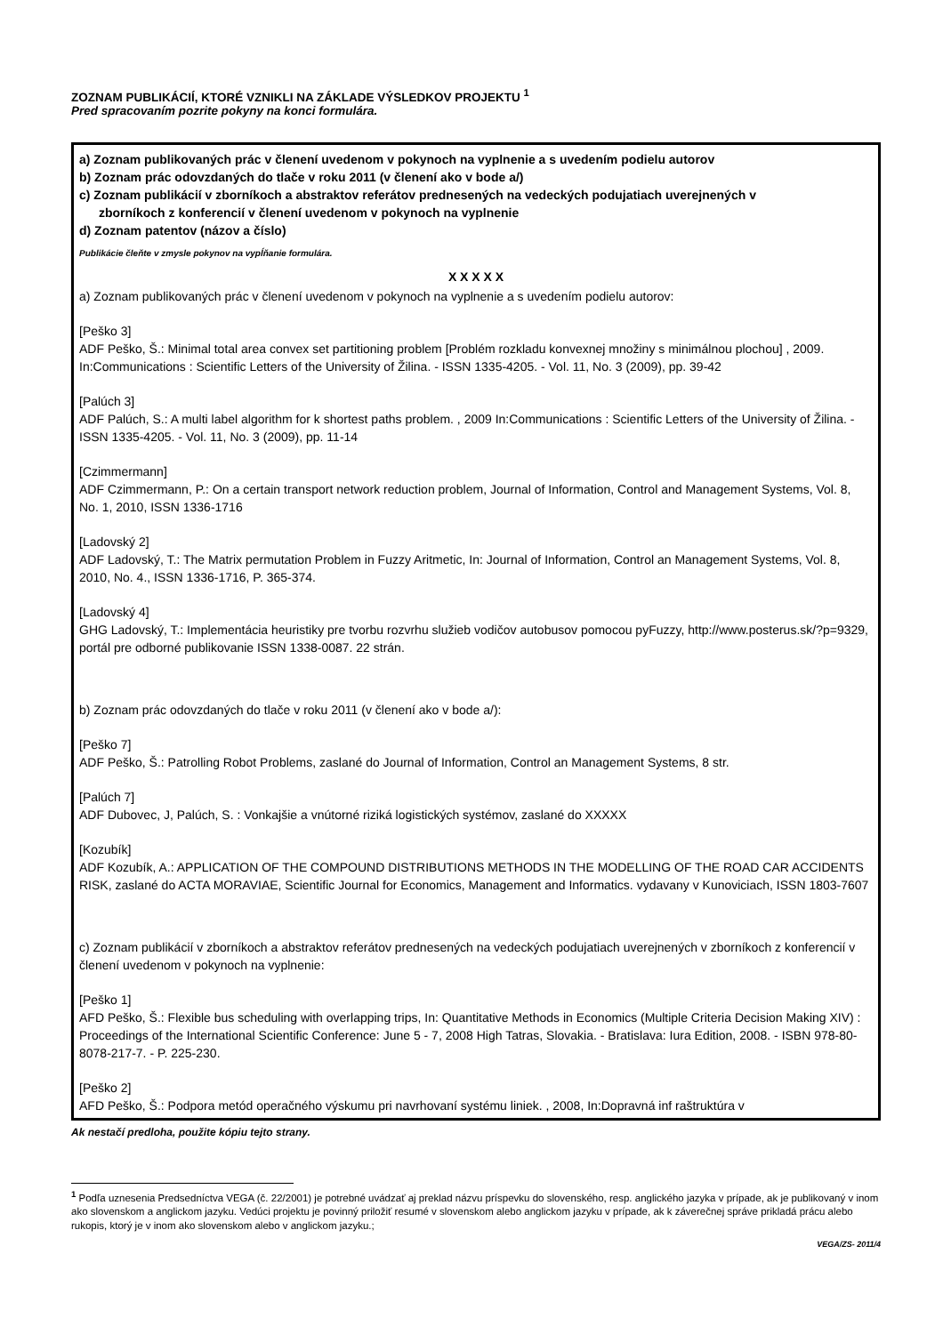ZOZNAM PUBLIKÁCIÍ, KTORÉ VZNIKLI NA ZÁKLADE VÝSLEDKOV PROJEKTU <sup>1</sup>
Pred spracovaním pozrite pokyny na konci formulára.
a) Zoznam publikovaných prác v členení uvedenom v pokynoch na vyplnenie a s uvedením podielu autorov
b) Zoznam prác odovzdaných do tlače v roku 2011 (v členení ako v bode a/)
c) Zoznam publikácií v zborníkoch a abstraktov referátov prednesených na vedeckých podujatiach uverejnených v
zborníkoch z konferencií v členení uvedenom v pokynoch na vyplnenie
d) Zoznam patentov (názov a číslo)
Publikácie čleňte v zmysle pokynov na vypĺňanie formulára.
X X X X X
a) Zoznam publikovaných prác v členení uvedenom v pokynoch na vyplnenie a s uvedením podielu autorov:
[Peško 3]
ADF Peško, Š.: Minimal total area convex set partitioning problem [Problém rozkladu konvexnej množiny s minimálnou plochou] , 2009. In:Communications : Scientific Letters of the University of Žilina. - ISSN 1335-4205. - Vol. 11, No. 3 (2009), pp. 39-42
[Palúch 3]
ADF Palúch, S.: A multi label algorithm for k shortest paths problem. , 2009 In:Communications : Scientific Letters of the University of Žilina. - ISSN 1335-4205. - Vol. 11, No. 3 (2009), pp. 11-14
[Czimmermann]
ADF Czimmermann, P.: On a certain transport network reduction problem, Journal of Information, Control and Management Systems, Vol. 8, No. 1, 2010, ISSN 1336-1716
[Ladovský 2]
ADF Ladovský, T.: The Matrix permutation Problem in Fuzzy Aritmetic, In: Journal of Information, Control an Management Systems, Vol. 8, 2010, No. 4., ISSN 1336-1716, P. 365-374.
[Ladovský 4]
GHG Ladovský, T.: Implementácia heuristiky pre tvorbu rozvrhu služieb vodičov autobusov pomocou pyFuzzy, http://www.posterus.sk/?p=9329, portál pre odborné publikovanie ISSN 1338-0087. 22 strán.
b) Zoznam prác odovzdaných do tlače v roku 2011 (v členení ako v bode a/):
[Peško 7]
ADF Peško, Š.: Patrolling Robot Problems, zaslané do Journal of Information, Control an Management Systems, 8 str.
[Palúch 7]
ADF Dubovec, J, Palúch, S. : Vonkajšie a vnútorné riziká logistických systémov, zaslané do XXXXX
[Kozubík]
ADF Kozubík, A.: APPLICATION OF THE COMPOUND DISTRIBUTIONS METHODS IN THE MODELLING OF THE ROAD CAR ACCIDENTS RISK, zaslané do ACTA MORAVIAE, Scientific Journal for Economics, Management and Informatics. vydavany v Kunoviciach, ISSN 1803-7607
c) Zoznam publikácií v zborníkoch a abstraktov referátov prednesených na vedeckých podujatiach uverejnených v zborníkoch z konferencií v členení uvedenom v pokynoch na vyplnenie:
[Peško 1]
AFD Peško, Š.: Flexible bus scheduling with overlapping trips, In: Quantitative Methods in Economics (Multiple Criteria Decision Making XIV) : Proceedings of the International Scientific Conference: June 5 - 7, 2008 High Tatras, Slovakia. - Bratislava: Iura Edition, 2008. - ISBN 978-80-8078-217-7. - P. 225-230.
[Peško 2]
AFD Peško, Š.: Podpora metód operačného výskumu pri navrhovaní systému liniek. , 2008, In:Dopravná inf raštruktúra v
Ak nestačí predloha, použite kópiu tejto strany.
<sup>1</sup> Podľa uznesenia Predsedníctva VEGA (č. 22/2001) je potrebné uvádzať aj preklad názvu príspevku do slovenského, resp. anglického jazyka v prípade, ak je publikovaný v inom ako slovenskom a anglickom jazyku. Vedúci projektu je povinný priložiť resumé v slovenskom alebo anglickom jazyku v prípade, ak k záverečnej správe prikladá prácu alebo rukopis, ktorý je v inom ako slovenskom alebo v anglickom jazyku.;
VEGA/ZS- 2011/4